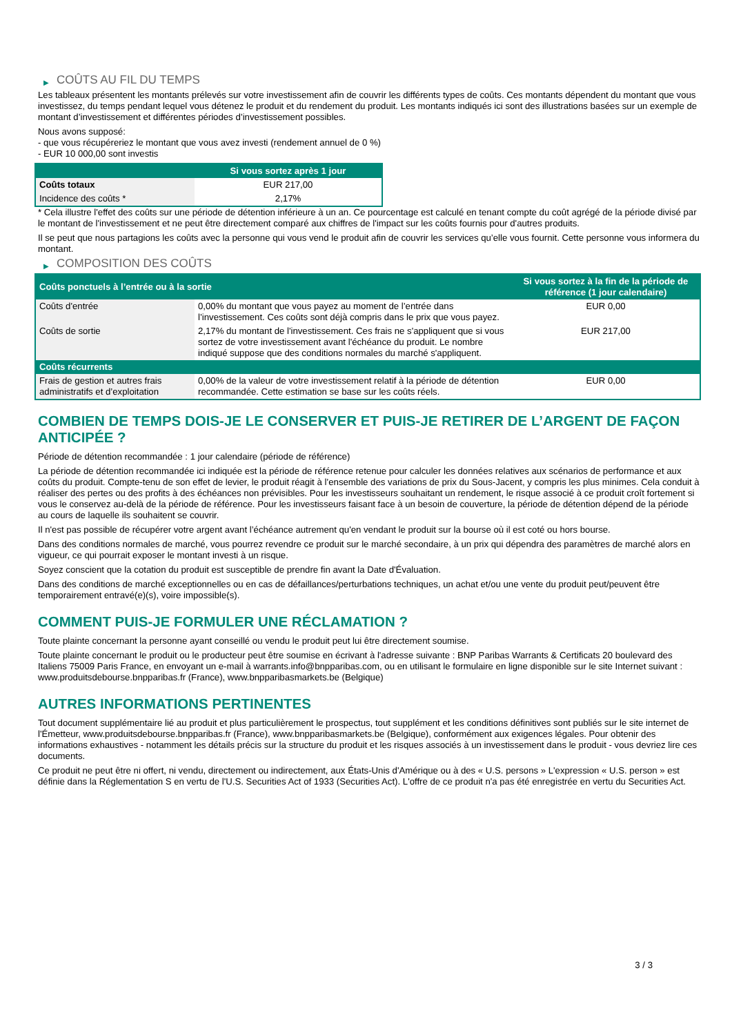▶ COÛTS AU FIL DU TEMPS
Les tableaux présentent les montants prélevés sur votre investissement afin de couvrir les différents types de coûts. Ces montants dépendent du montant que vous investissez, du temps pendant lequel vous détenez le produit et du rendement du produit. Les montants indiqués ici sont des illustrations basées sur un exemple de montant d’investissement et différentes périodes d’investissement possibles.
Nous avons supposé:
- que vous récupéreriez le montant que vous avez investi (rendement annuel de 0 %)
- EUR 10 000,00 sont investis
| | Si vous sortez après 1 jour |
| --- | --- |
| Coûts totaux | EUR 217,00 |
| Incidence des coûts * | 2,17% |
* Cela illustre l'effet des coûts sur une période de détention inférieure à un an. Ce pourcentage est calculé en tenant compte du coût agrégé de la période divisé par le montant de l'investissement et ne peut être directement comparé aux chiffres de l'impact sur les coûts fournis pour d'autres produits.
Il se peut que nous partagions les coûts avec la personne qui vous vend le produit afin de couvrir les services qu’elle vous fournit. Cette personne vous informera du montant.
▶ COMPOSITION DES COÛTS
| Coûts ponctuels à l’entrée ou à la sortie | | Si vous sortez à la fin de la période de référence (1 jour calendaire) |
| --- | --- | --- |
| Coûts d'entrée | 0,00% du montant que vous payez au moment de l’entrée dans l’investissement. Ces coûts sont déjà compris dans le prix que vous payez. | EUR 0,00 |
| Coûts de sortie | 2,17% du montant de l'investissement. Ces frais ne s'appliquent que si vous sortez de votre investissement avant l'échéance du produit. Le nombre indiqué suppose que des conditions normales du marché s'appliquent. | EUR 217,00 |
| Coûts récurrents | | |
| Frais de gestion et autres frais administratifs et d’exploitation | 0,00% de la valeur de votre investissement relatif à la période de détention recommandée. Cette estimation se base sur les coûts réels. | EUR 0,00 |
COMBIEN DE TEMPS DOIS-JE LE CONSERVER ET PUIS-JE RETIRER DE L’ARGENT DE FAÇON ANTICIPÉE ?
Période de détention recommandée : 1 jour calendaire (période de référence)
La période de détention recommandée ici indiquée est la période de référence retenue pour calculer les données relatives aux scénarios de performance et aux coûts du produit. Compte-tenu de son effet de levier, le produit réagit à l’ensemble des variations de prix du Sous-Jacent, y compris les plus minimes. Cela conduit à réaliser des pertes ou des profits à des échéances non prévisibles. Pour les investisseurs souhaitant un rendement, le risque associé à ce produit croît fortement si vous le conservez au-delà de la période de référence. Pour les investisseurs faisant face à un besoin de couverture, la période de détention dépend de la période au cours de laquelle ils souhaitent se couvrir.
Il n'est pas possible de récupérer votre argent avant l’échéance autrement qu'en vendant le produit sur la bourse où il est coté ou hors bourse.
Dans des conditions normales de marché, vous pourrez revendre ce produit sur le marché secondaire, à un prix qui dépendra des paramètres de marché alors en vigueur, ce qui pourrait exposer le montant investi à un risque.
Soyez conscient que la cotation du produit est susceptible de prendre fin avant la Date d'Évaluation.
Dans des conditions de marché exceptionnelles ou en cas de défaillances/perturbations techniques, un achat et/ou une vente du produit peut/peuvent être temporairement entravé(e)(s), voire impossible(s).
COMMENT PUIS-JE FORMULER UNE RÉCLAMATION ?
Toute plainte concernant la personne ayant conseillé ou vendu le produit peut lui être directement soumise.
Toute plainte concernant le produit ou le producteur peut être soumise en écrivant à l'adresse suivante : BNP Paribas Warrants & Certificats 20 boulevard des Italiens 75009 Paris France, en envoyant un e-mail à warrants.info@bnpparibas.com, ou en utilisant le formulaire en ligne disponible sur le site Internet suivant : www.produitsdebourse.bnpparibas.fr (France), www.bnpparibasmarkets.be (Belgique)
AUTRES INFORMATIONS PERTINENTES
Tout document supplémentaire lié au produit et plus particulièrement le prospectus, tout supplément et les conditions définitives sont publiés sur le site internet de l'Émetteur, www.produitsdebourse.bnpparibas.fr (France), www.bnpparibasmarkets.be (Belgique), conformément aux exigences légales. Pour obtenir des informations exhaustives - notamment les détails précis sur la structure du produit et les risques associés à un investissement dans le produit - vous devriez lire ces documents.
Ce produit ne peut être ni offert, ni vendu, directement ou indirectement, aux États-Unis d'Amérique ou à des « U.S. persons » L'expression « U.S. person » est définie dans la Réglementation S en vertu de l'U.S. Securities Act of 1933 (Securities Act). L'offre de ce produit n'a pas été enregistrée en vertu du Securities Act.
3 / 3